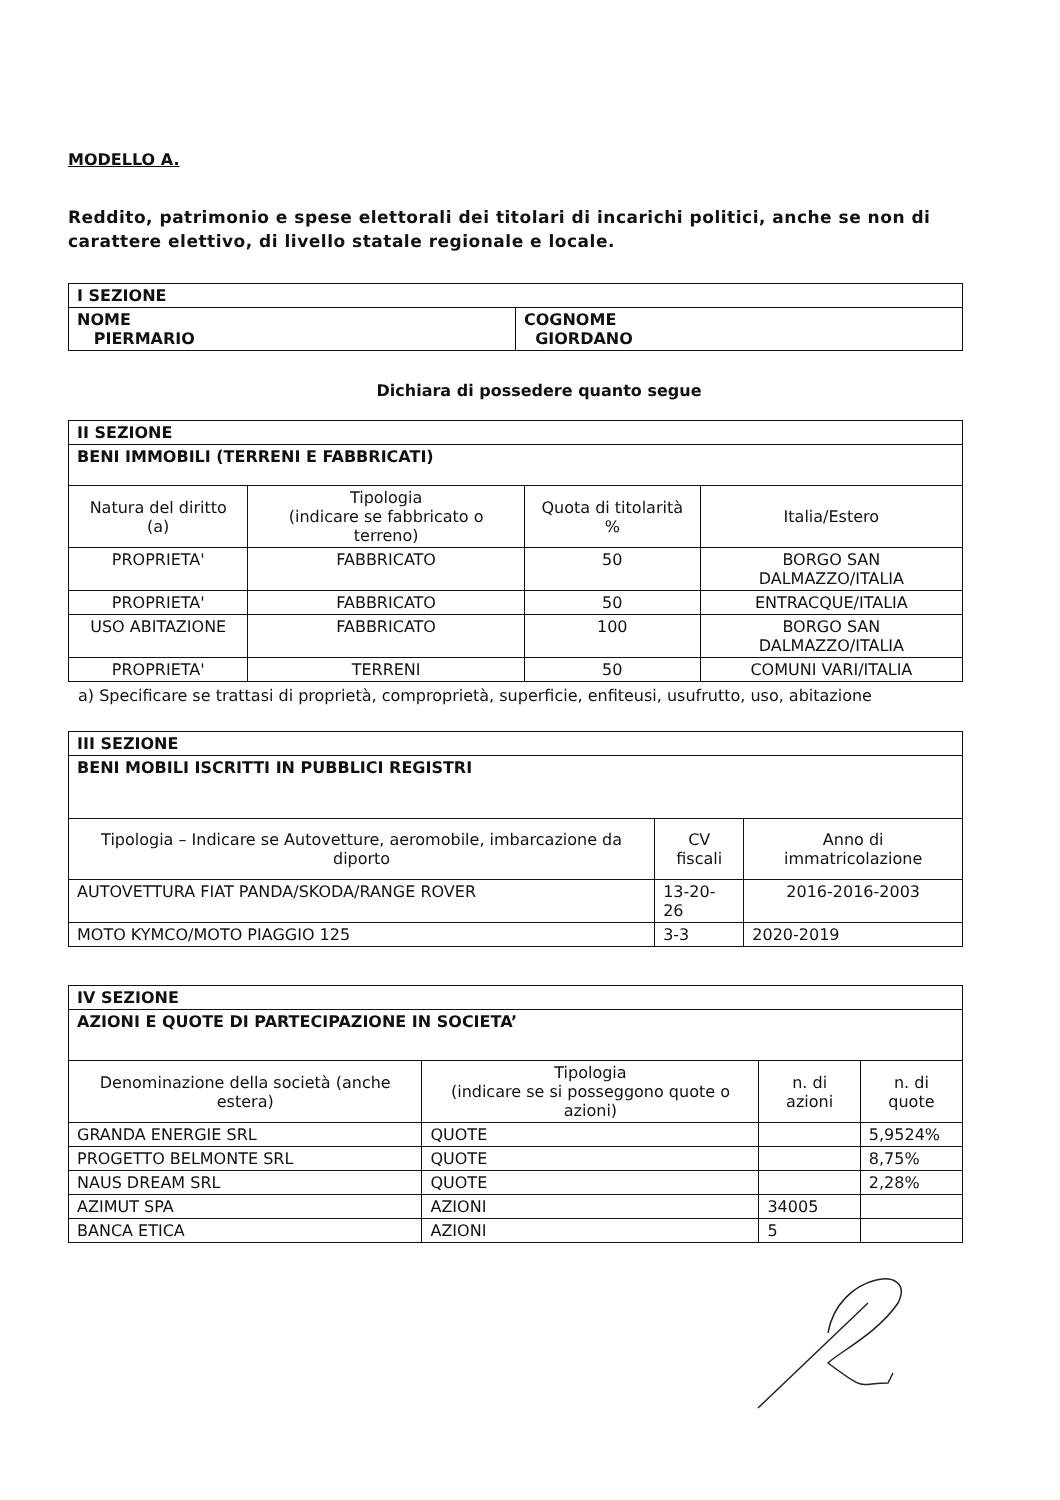MODELLO A.
Reddito, patrimonio e spese elettorali dei titolari di incarichi politici, anche se non di carattere elettivo, di livello statale regionale e locale.
| I SEZIONE | |
| --- | --- |
| NOME PIERMARIO | COGNOME GIORDANO |
Dichiara di possedere quanto segue
| II SEZIONE | | | |
| --- | --- | --- | --- |
| BENI IMMOBILI (TERRENI E FABBRICATI) | | | |
| Natura del diritto (a) | Tipologia (indicare se fabbricato o terreno) | Quota di titolarità % | Italia/Estero |
| PROPRIETA' | FABBRICATO | 50 | BORGO SAN DALMAZZO/ITALIA |
| PROPRIETA' | FABBRICATO | 50 | ENTRACQUE/ITALIA |
| USO ABITAZIONE | FABBRICATO | 100 | BORGO SAN DALMAZZO/ITALIA |
| PROPRIETA' | TERRENI | 50 | COMUNI VARI/ITALIA |
a) Specificare se trattasi di proprietà, comproprietà, superficie, enfiteusi, usufrutto, uso, abitazione
| III SEZIONE | | |
| --- | --- | --- |
| BENI MOBILI ISCRITTI IN PUBBLICI REGISTRI | | |
| Tipologia – Indicare se Autovetture, aeromobile, imbarcazione da diporto | CV fiscali | Anno di immatricolazione |
| AUTOVETTURA FIAT PANDA/SKODA/RANGE ROVER | 13-20-26 | 2016-2016-2003 |
| MOTO KYMCO/MOTO PIAGGIO 125 | 3-3 | 2020-2019 |
| IV SEZIONE | | | |
| --- | --- | --- | --- |
| AZIONI E QUOTE DI PARTECIPAZIONE IN SOCIETA’ | | | |
| Denominazione della società (anche estera) | Tipologia (indicare se si posseggono quote o azioni) | n. di azioni | n. di quote |
| GRANDA ENERGIE SRL | QUOTE | | 5,9524% |
| PROGETTO BELMONTE SRL | QUOTE | | 8,75% |
| NAUS DREAM SRL | QUOTE | | 2,28% |
| AZIMUT SPA | AZIONI | 34005 | |
| BANCA ETICA | AZIONI | 5 | |